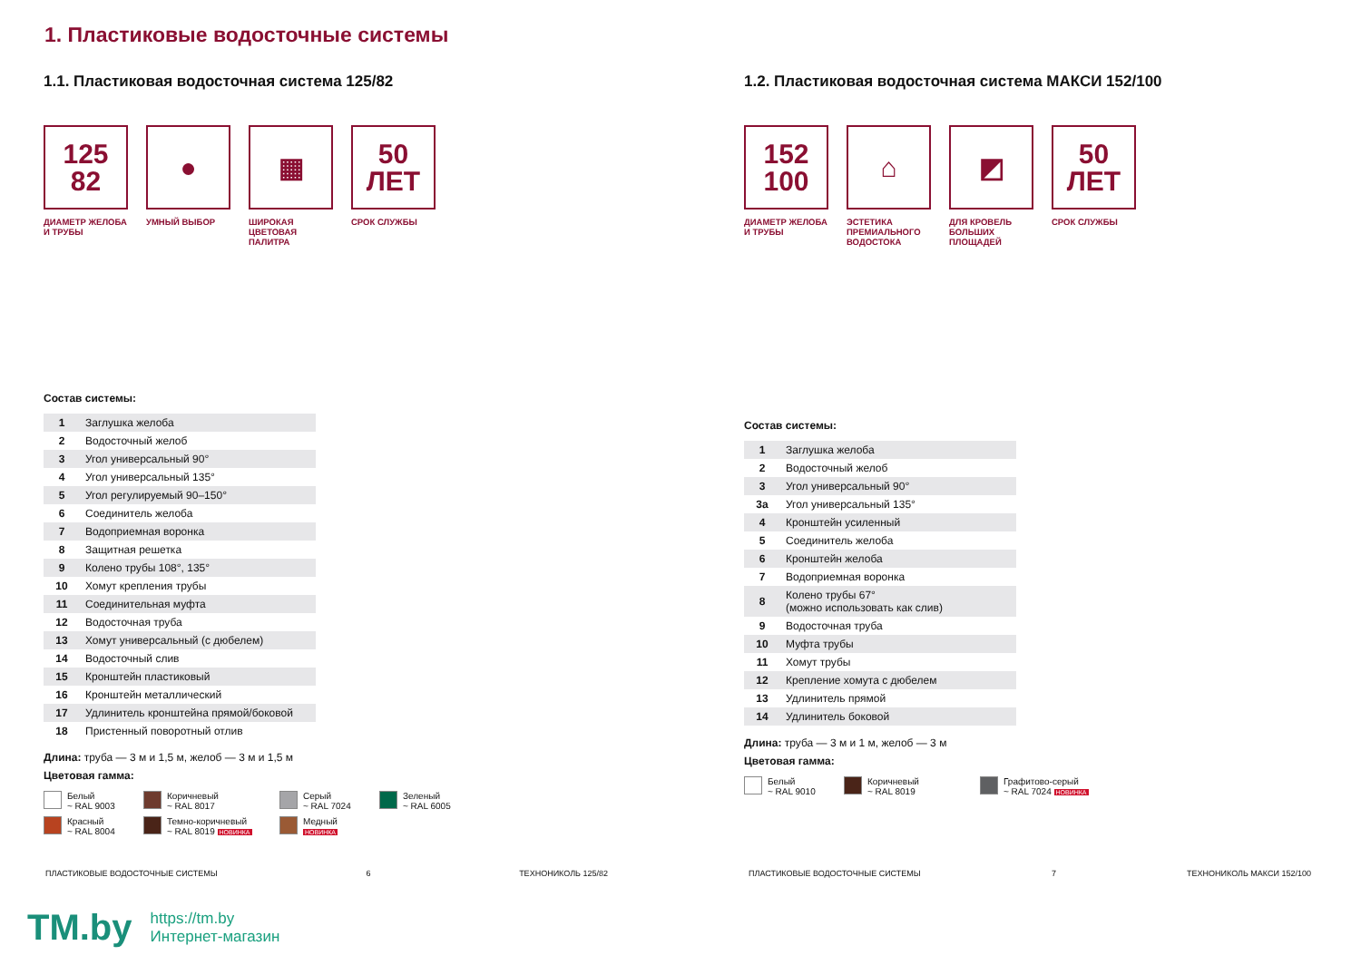1. Пластиковые водосточные системы
1.1. Пластиковая водосточная система 125/82
125
82
ДИАМЕТР ЖЕЛОБА И ТРУБЫ
●
УМНЫЙ ВЫБОР
▦
ШИРОКАЯ ЦВЕТОВАЯ ПАЛИТРА
50
ЛЕТ
СРОК СЛУЖБЫ
Состав системы:
| 1 | Заглушка желоба |
| 2 | Водосточный желоб |
| 3 | Угол универсальный 90° |
| 4 | Угол универсальный 135° |
| 5 | Угол регулируемый 90–150° |
| 6 | Соединитель желоба |
| 7 | Водоприемная воронка |
| 8 | Защитная решетка |
| 9 | Колено трубы 108°, 135° |
| 10 | Хомут крепления трубы |
| 11 | Соединительная муфта |
| 12 | Водосточная труба |
| 13 | Хомут универсальный (с дюбелем) |
| 14 | Водосточный слив |
| 15 | Кронштейн пластиковый |
| 16 | Кронштейн металлический |
| 17 | Удлинитель кронштейна прямой/боковой |
| 18 | Пристенный поворотный отлив |
Длина: труба — 3 м и 1,5 м, желоб — 3 м и 1,5 м
Цветовая гамма:
Белый
~ RAL 9003
Коричневый
~ RAL 8017
Серый
~ RAL 7024
Зеленый
~ RAL 6005
Красный
~ RAL 8004
Темно-коричневый
~ RAL 8019 НОВИНКА
Медный
НОВИНКА
1.2. Пластиковая водосточная система МАКСИ 152/100
152
100
ДИАМЕТР ЖЕЛОБА И ТРУБЫ
⌂
ЭСТЕТИКА ПРЕМИАЛЬНОГО ВОДОСТОКА
◩
ДЛЯ КРОВЕЛЬ БОЛЬШИХ ПЛОЩАДЕЙ
50
ЛЕТ
СРОК СЛУЖБЫ
Состав системы:
| 1 | Заглушка желоба |
| 2 | Водосточный желоб |
| 3 | Угол универсальный 90° |
| 3а | Угол универсальный 135° |
| 4 | Кронштейн усиленный |
| 5 | Соединитель желоба |
| 6 | Кронштейн желоба |
| 7 | Водоприемная воронка |
| 8 | Колено трубы 67° (можно использовать как слив) |
| 9 | Водосточная труба |
| 10 | Муфта трубы |
| 11 | Хомут трубы |
| 12 | Крепление хомута с дюбелем |
| 13 | Удлинитель прямой |
| 14 | Удлинитель боковой |
Длина: труба — 3 м и 1 м, желоб — 3 м
Цветовая гамма:
Белый
~ RAL 9010
Коричневый
~ RAL 8019
Графитово-серый
~ RAL 7024 НОВИНКА
ПЛАСТИКОВЫЕ ВОДОСТОЧНЫЕ СИСТЕМЫ 6 ТЕХНОНИКОЛЬ 125/82 ПЛАСТИКОВЫЕ ВОДОСТОЧНЫЕ СИСТЕМЫ 7 ТЕХНОНИКОЛЬ МАКСИ 152/100
TM.by
https://tm.by
Интернет-магазин